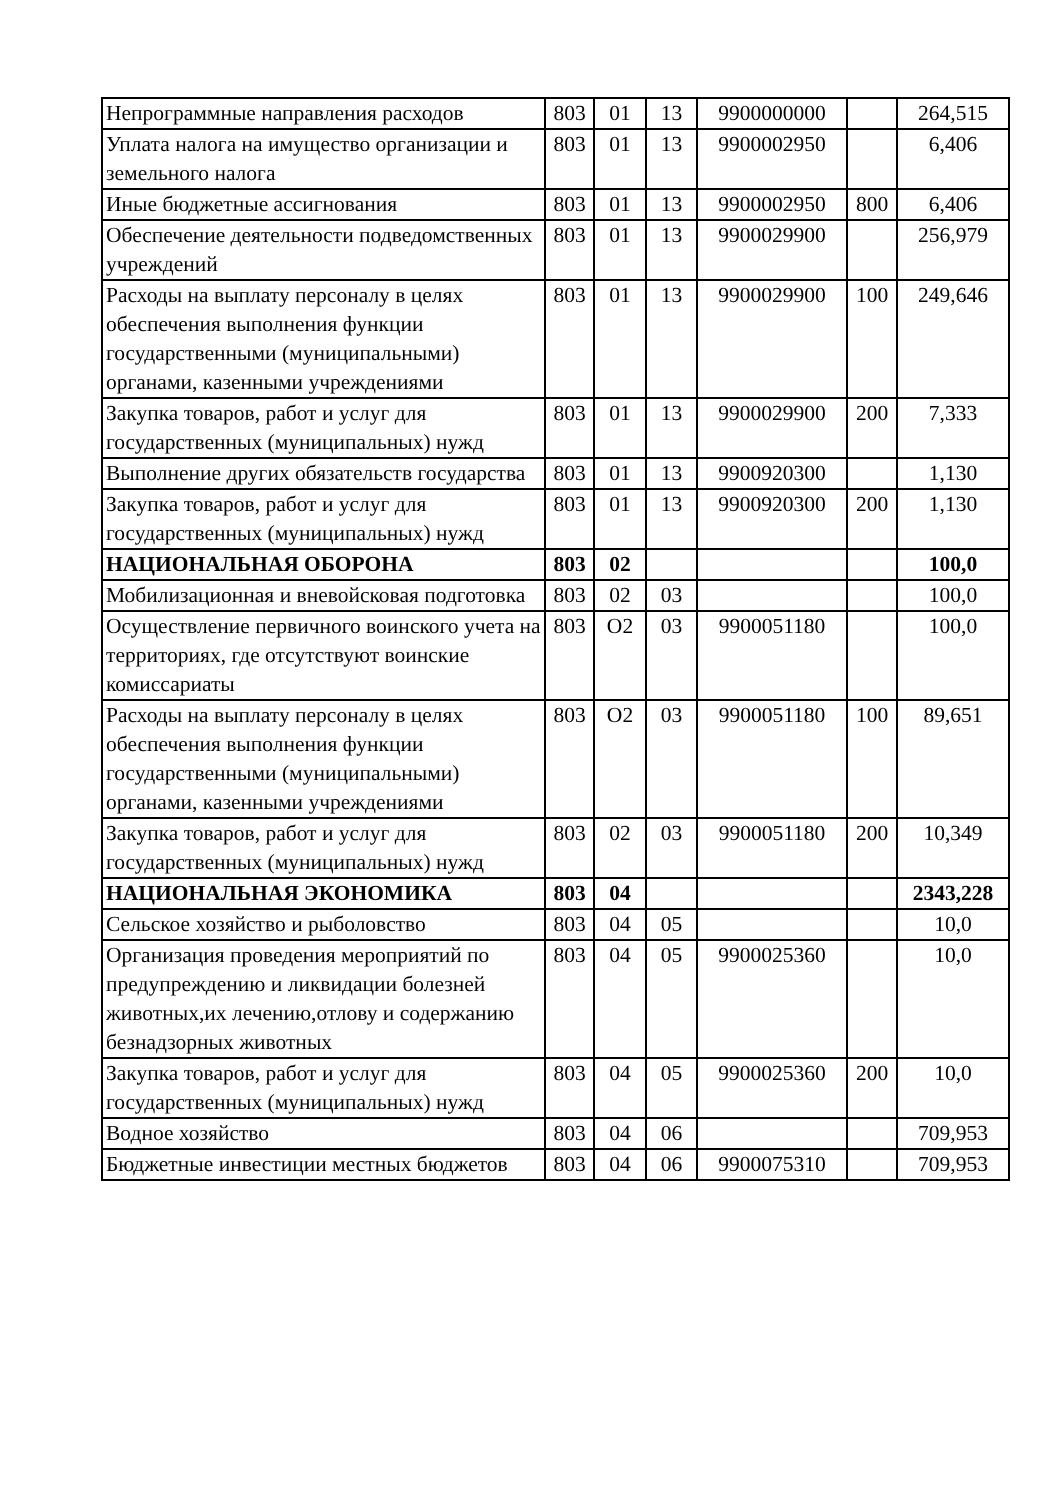| Непрограммные направления расходов | 803 | 01 | 13 | 9900000000 | | 264,515 |
| Уплата налога на имущество организации и земельного налога | 803 | 01 | 13 | 9900002950 | | 6,406 |
| Иные бюджетные ассигнования | 803 | 01 | 13 | 9900002950 | 800 | 6,406 |
| Обеспечение деятельности подведомственных учреждений | 803 | 01 | 13 | 9900029900 | | 256,979 |
| Расходы на выплату персоналу в целях обеспечения выполнения функции государственными (муниципальными) органами, казенными учреждениями | 803 | 01 | 13 | 9900029900 | 100 | 249,646 |
| Закупка товаров, работ и услуг для государственных (муниципальных) нужд | 803 | 01 | 13 | 9900029900 | 200 | 7,333 |
| Выполнение других обязательств государства | 803 | 01 | 13 | 9900920300 | | 1,130 |
| Закупка товаров, работ и услуг для государственных (муниципальных) нужд | 803 | 01 | 13 | 9900920300 | 200 | 1,130 |
| НАЦИОНАЛЬНАЯ ОБОРОНА | 803 | 02 | | | | 100,0 |
| Мобилизационная и вневойсковая подготовка | 803 | 02 | 03 | | | 100,0 |
| Осуществление первичного воинского учета на территориях, где отсутствуют воинские комиссариаты | 803 | О2 | 03 | 9900051180 | | 100,0 |
| Расходы на выплату персоналу в целях обеспечения выполнения функции государственными (муниципальными) органами, казенными учреждениями | 803 | О2 | 03 | 9900051180 | 100 | 89,651 |
| Закупка товаров, работ и услуг для государственных (муниципальных) нужд | 803 | 02 | 03 | 9900051180 | 200 | 10,349 |
| НАЦИОНАЛЬНАЯ ЭКОНОМИКА | 803 | 04 | | | | 2343,228 |
| Сельское хозяйство и рыболовство | 803 | 04 | 05 | | | 10,0 |
| Организация проведения мероприятий по предупреждению и ликвидации болезней животных,их лечению,отлову и содержанию безнадзорных животных | 803 | 04 | 05 | 9900025360 | | 10,0 |
| Закупка товаров, работ и услуг для государственных (муниципальных) нужд | 803 | 04 | 05 | 9900025360 | 200 | 10,0 |
| Водное хозяйство | 803 | 04 | 06 | | | 709,953 |
| Бюджетные инвестиции местных бюджетов | 803 | 04 | 06 | 9900075310 | | 709,953 |